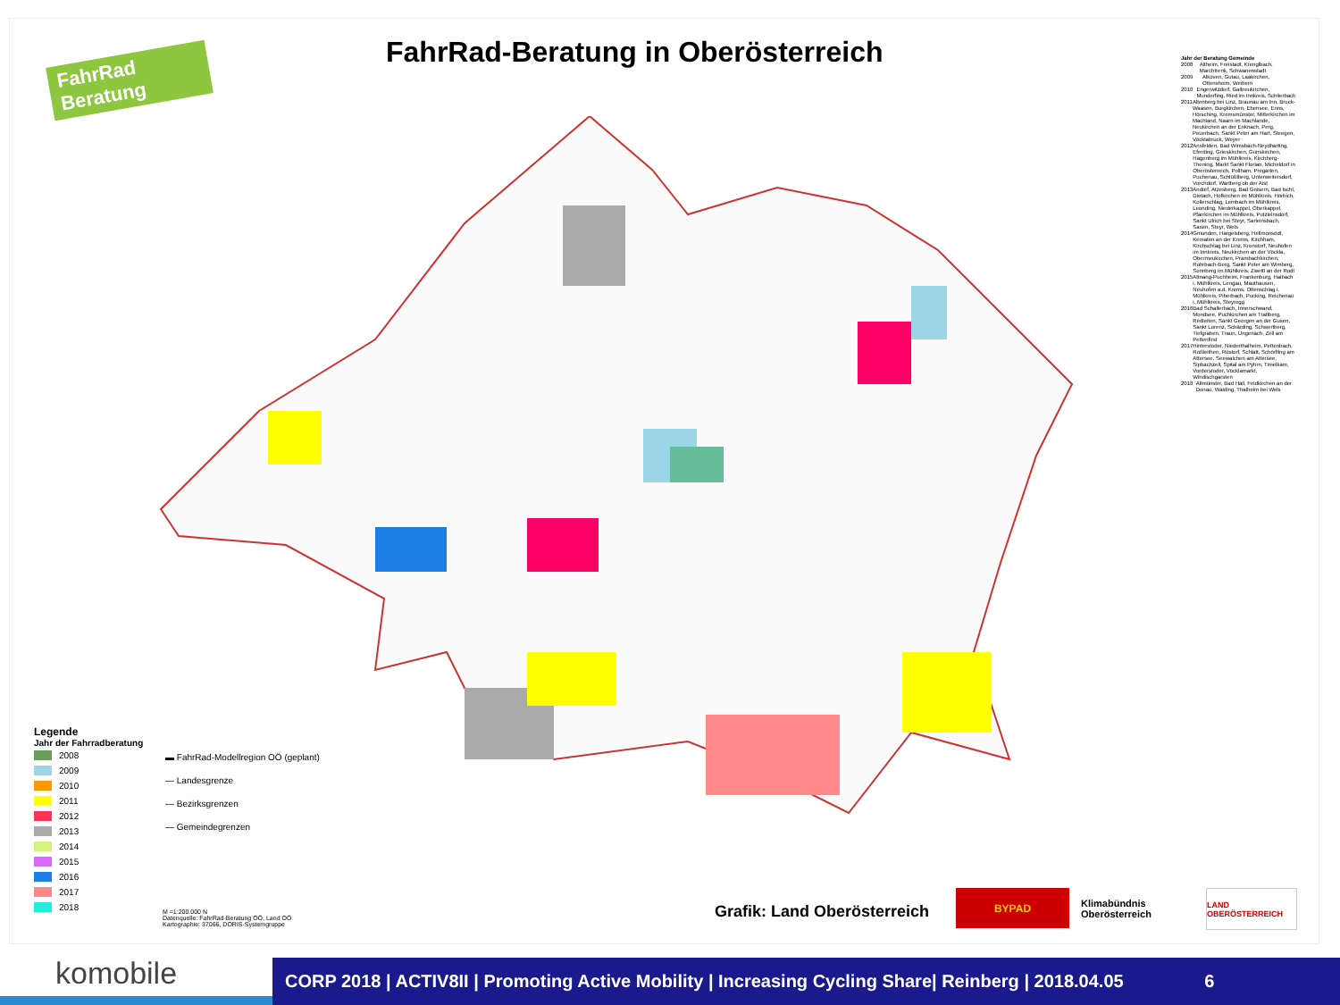FahrRad Beratung
FahrRad-Beratung in Oberösterreich
Jahr der Beratung Gemeinde
2008 Altheim, Freistadt, Krenglbach, Marchtrenk, Schwanenstadt
2009 Alkoven, Gutau, Laakirchen, Ottensheim, Weibern
2010 Engerwitzdorf, Gallneukirchen, Munderfing, Ried im Innkreis, Schlierbach
2011 Altenberg bei Linz, Braunau am Inn, Bruck-Waasen, Burgkirchen, Ebensee, Enns, Hörsching, Kremsmünster, Mitterkirchen im Machland, Naarn im Machlande, Neukirchen an der Enknach, Perg, Peuerbach, Sankt Peter am Hart, Steegen, Vöcklabruck, Weyer
2012 Ansfelden, Bad Wimsbach-Neydharting, Eferding, Grieskirchen, Gunskirchen, Hagenberg im Mühlkreis, Kirchberg-Thening, Markt Sankt Florian, Micheldorf in Oberösterreich, Pollham, Pregarten, Puchenau, Schlüßlberg, Unterweitersdorf, Vorchdorf, Wartberg ob der Aist
2013 Andorf, Atzesberg, Bad Goisern, Bad Ischl, Dietach, Hofkirchen im Mühlkreis, Hörbich, Kollerschlag, Lembach im Mühlkreis, Leonding, Niederkappel, Oberkappel, Pfarrkirchen im Mühlkreis, Putzleinsdorf, Sankt Ulrich bei Steyr, Sarleinsbach, Saxen, Steyr, Wels
2014 Gmunden, Hargelsberg, Hellmonsödt, Kematen an der Krems, Kirchham, Kirchschlag bei Linz, Kronstorf, Neuhofen im Innkreis, Neukirchen an der Vöckla, Obermeukirchen, Prambachkirchen, Rohrbach-Berg, Sankt Peter am Wimberg, Sonnberg im Mühlkreis, Zwettl an der Rodl
2015 Attnang-Puchheim, Frankenburg, Haibach i. Mühlkreis, Lengau, Mauthausen, Neuhofen a.d. Krems, Ottenschlag i. Mühlkreis, Piberbach, Pucking, Reichenau i. Mühlkreis, Steyregg
2016 Bad Schallerbach, Innerschwand, Mondsee, Puchkirchen am Trattberg, Redleiten, Sankt Georgen an der Gusen, Sankt Lorenz, Schärding, Schwertberg, Tiefgraben, Traun, Ungenach, Zell am Pettenfirst
2017 Hinterstoder, Niederthalheim, Pettenbach, Roßleithen, Rüstorf, Schlatt, Schörfling am Attersee, Seewalchen am Attersee, Sipbachzell, Spital am Pyhrn, Timelkam, Vorderstoder, Vöcklamarkt, Windischgarsten
2018 Altmünster, Bad Hall, Feldkirchen an der Donau, Walding, Thalheim bei Wels
Legende
Jahr der Fahrradberatung
2008
2009
2010
2011
2012
2013
2014
2015
2016
2017
2018
▬ FahrRad-Modellregion OÖ (geplant)
— Landesgrenze
— Bezirksgrenzen
— Gemeindegrenzen
M =1:200.000 N
Datenquelle: FahrRad-Beratung OÖ, Land OÖ
Kartographie: 37066, DORIS-Systemgruppe
Grafik: Land Oberösterreich
BYPAD
Klimabündnis Oberösterreich
LAND OBERÖSTERREICH
komobile
CORP 2018 | ACTIV8II | Promoting Active Mobility | Increasing Cycling Share| Reinberg | 2018.04.05 6